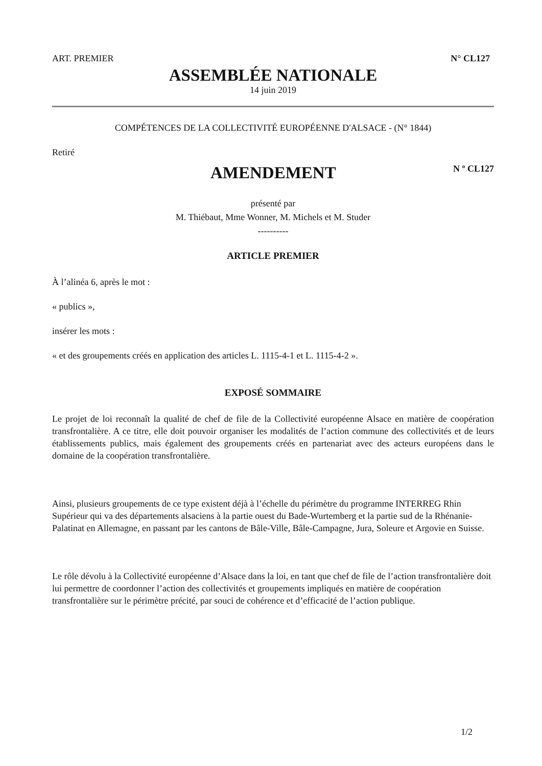ART. PREMIER N° CL127
ASSEMBLÉE NATIONALE
14 juin 2019
COMPÉTENCES DE LA COLLECTIVITÉ EUROPÉENNE D'ALSACE - (N° 1844)
Retiré
AMENDEMENT
N º CL127
présenté par
M. Thiébaut, Mme Wonner, M. Michels et M. Studer
----------
ARTICLE PREMIER
À l’alinéa 6, après le mot :
« publics »,
insérer les mots :
« et des groupements créés en application des articles L. 1115-4-1 et L. 1115-4-2 ».
EXPOSÉ SOMMAIRE
Le projet de loi reconnaît la qualité de chef de file de la Collectivité européenne Alsace en matière de coopération transfrontalière. A ce titre, elle doit pouvoir organiser les modalités de l’action commune des collectivités et de leurs établissements publics, mais également des groupements créés en partenariat avec des acteurs européens dans le domaine de la coopération transfrontalière.
Ainsi, plusieurs groupements de ce type existent déjà à l’échelle du périmètre du programme INTERREG Rhin Supérieur qui va des départements alsaciens à la partie ouest du Bade-Wurtemberg et la partie sud de la Rhénanie-Palatinat en Allemagne, en passant par les cantons de Bâle-Ville, Bâle-Campagne, Jura, Soleure et Argovie en Suisse.
Le rôle dévolu à la Collectivité européenne d’Alsace dans la loi, en tant que chef de file de l’action transfrontalière doit lui permettre de coordonner l’action des collectivités et groupements impliqués en matière de coopération transfrontalière sur le périmètre précité, par souci de cohérence et d’efficacité de l’action publique.
1/2